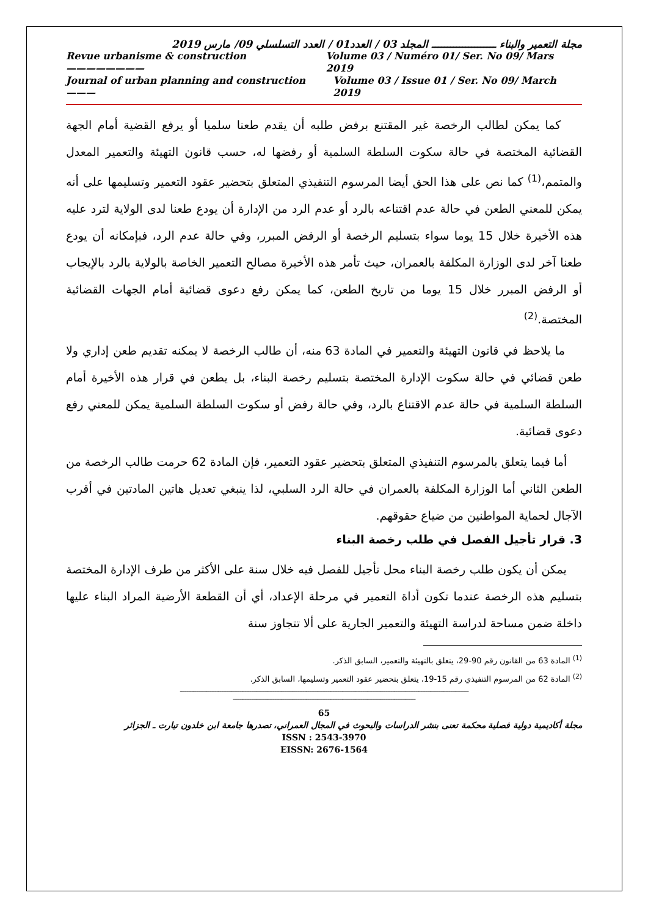مجلة التعمير والبناء ـــــــــــــــــــــ المجلد 03 / العدد01 / العدد التسلسلي 09/ مارس 2019
Revue urbanisme & construction ———————— Volume 03 / Numéro 01/ Ser. No 09/ Mars 2019
Journal of urban planning and construction ——— Volume 03 / Issue 01 / Ser. No 09/ March 2019
كما يمكن لطالب الرخصة غير المقتنع برفض طلبه أن يقدم طعنا سلميا أو يرفع القضية أمام الجهة القضائية المختصة في حالة سكوت السلطة السلمية أو رفضها له، حسب قانون التهيئة والتعمير المعدل والمتمم،<sup>(1)</sup> كما نص على هذا الحق أيضا المرسوم التنفيذي المتعلق بتحضير عقود التعمير وتسليمها على أنه يمكن للمعني الطعن في حالة عدم اقتناعه بالرد أو عدم الرد من الإدارة أن يودع طعنا لدى الولاية لترد عليه هذه الأخيرة خلال 15 يوما سواء بتسليم الرخصة أو الرفض المبرر، وفي حالة عدم الرد، فبإمكانه أن يودع طعنا آخر لدى الوزارة المكلفة بالعمران، حيث تأمر هذه الأخيرة مصالح التعمير الخاصة بالولاية بالرد بالإيجاب أو الرفض المبرر خلال 15 يوما من تاريخ الطعن، كما يمكن رفع دعوى قضائية أمام الجهات القضائية المختصة.<sup>(2)</sup>
ما يلاحظ في قانون التهيئة والتعمير في المادة 63 منه، أن طالب الرخصة لا يمكنه تقديم طعن إداري ولا طعن قضائي في حالة سكوت الإدارة المختصة بتسليم رخصة البناء، بل يطعن في قرار هذه الأخيرة أمام السلطة السلمية في حالة عدم الاقتناع بالرد، وفي حالة رفض أو سكوت السلطة السلمية يمكن للمعني رفع دعوى قضائية.
أما فيما يتعلق بالمرسوم التنفيذي المتعلق بتحضير عقود التعمير، فإن المادة 62 حرمت طالب الرخصة من الطعن الثاني أما الوزارة المكلفة بالعمران في حالة الرد السلبي، لذا ينبغي تعديل هاتين المادتين في أقرب الآجال لحماية المواطنين من ضياع حقوقهم.
3. قرار تأجيل الفصل في طلب رخصة البناء
يمكن أن يكون طلب رخصة البناء محل تأجيل للفصل فيه خلال سنة على الأكثر من طرف الإدارة المختصة بتسليم هذه الرخصة عندما تكون أداة التعمير في مرحلة الإعداد، أي أن القطعة الأرضية المراد البناء عليها داخلة ضمن مساحة لدراسة التهيئة والتعمير الجارية على ألا تتجاوز سنة
<sup>(1)</sup> المادة 63 من القانون رقم 90-29، يتعلق بالتهيئة والتعمير، السابق الذكر.
<sup>(2)</sup> المادة 62 من المرسوم التنفيذي رقم 15-19، يتعلق بتحضير عقود التعمير وتسليمها، السابق الذكر.
------------------------------------------------------------------------------------------------------------------------------------------------------------------------------
--------------------------------------------------------------------------------------------------------------
65
مجلة أكاديمية دولية فصلية محكمة تعنى بنشر الدراسات والبحوث في المجال العمراني، تصدرها جامعة ابن خلدون تيارت ـ الجزائر
ISSN : 2543-3970
EISSN: 2676-1564